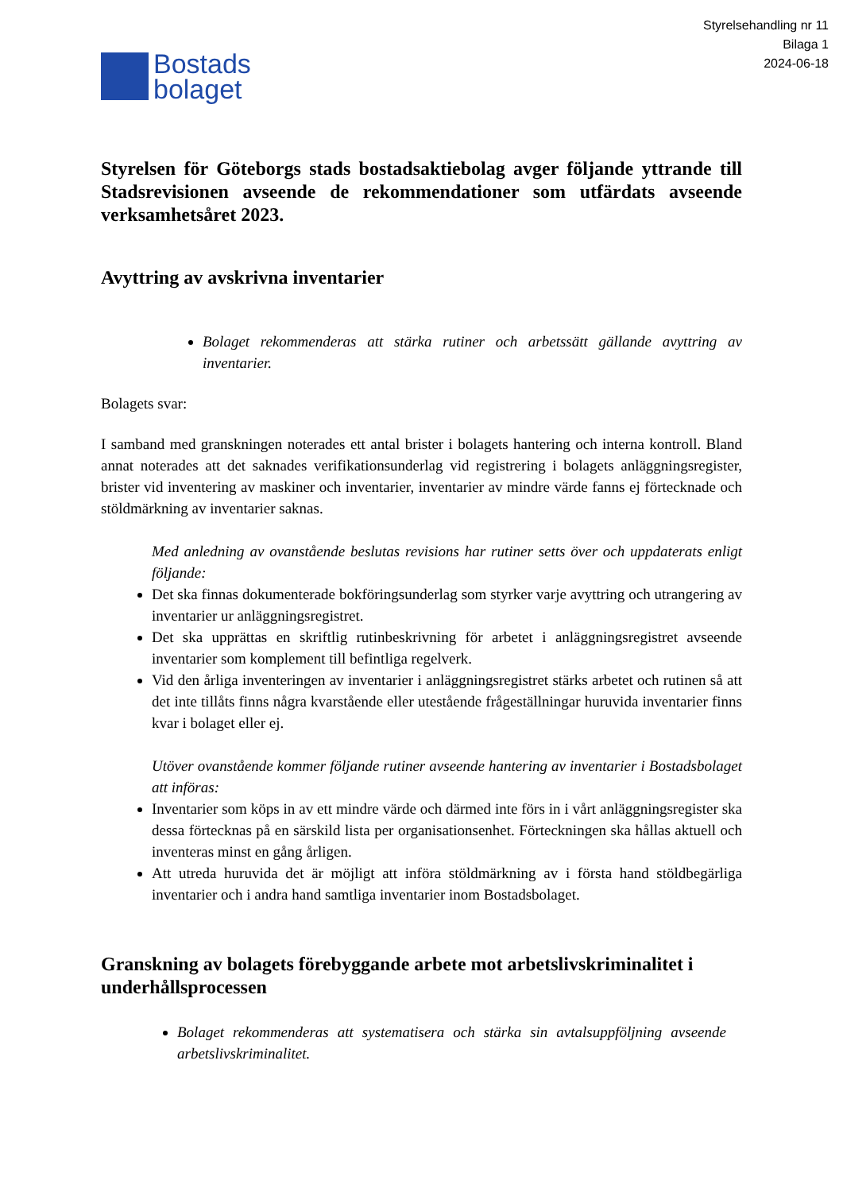Styrelsehandling nr 11
Bilaga 1
2024-06-18
Bostads
bolaget
Styrelsen för Göteborgs stads bostadsaktiebolag avger följande yttrande till Stadsrevisionen avseende de rekommendationer som utfärdats avseende verksamhetsåret 2023.
Avyttring av avskrivna inventarier
Bolaget rekommenderas att stärka rutiner och arbetssätt gällande avyttring av inventarier.
Bolagets svar:
I samband med granskningen noterades ett antal brister i bolagets hantering och interna kontroll. Bland annat noterades att det saknades verifikationsunderlag vid registrering i bolagets anläggningsregister, brister vid inventering av maskiner och inventarier, inventarier av mindre värde fanns ej förtecknade och stöldmärkning av inventarier saknas.
Med anledning av ovanstående beslutas revisions har rutiner setts över och uppdaterats enligt följande:
Det ska finnas dokumenterade bokföringsunderlag som styrker varje avyttring och utrangering av inventarier ur anläggningsregistret.
Det ska upprättas en skriftlig rutinbeskrivning för arbetet i anläggningsregistret avseende inventarier som komplement till befintliga regelverk.
Vid den årliga inventeringen av inventarier i anläggningsregistret stärks arbetet och rutinen så att det inte tillåts finns några kvarstående eller utestående frågeställningar huruvida inventarier finns kvar i bolaget eller ej.
Utöver ovanstående kommer följande rutiner avseende hantering av inventarier i Bostadsbolaget att införas:
Inventarier som köps in av ett mindre värde och därmed inte förs in i vårt anläggningsregister ska dessa förtecknas på en särskild lista per organisationsenhet. Förteckningen ska hållas aktuell och inventeras minst en gång årligen.
Att utreda huruvida det är möjligt att införa stöldmärkning av i första hand stöldbegärliga inventarier och i andra hand samtliga inventarier inom Bostadsbolaget.
Granskning av bolagets förebyggande arbete mot arbetslivskriminalitet i underhållsprocessen
Bolaget rekommenderas att systematisera och stärka sin avtalsuppföljning avseende arbetslivskriminalitet.